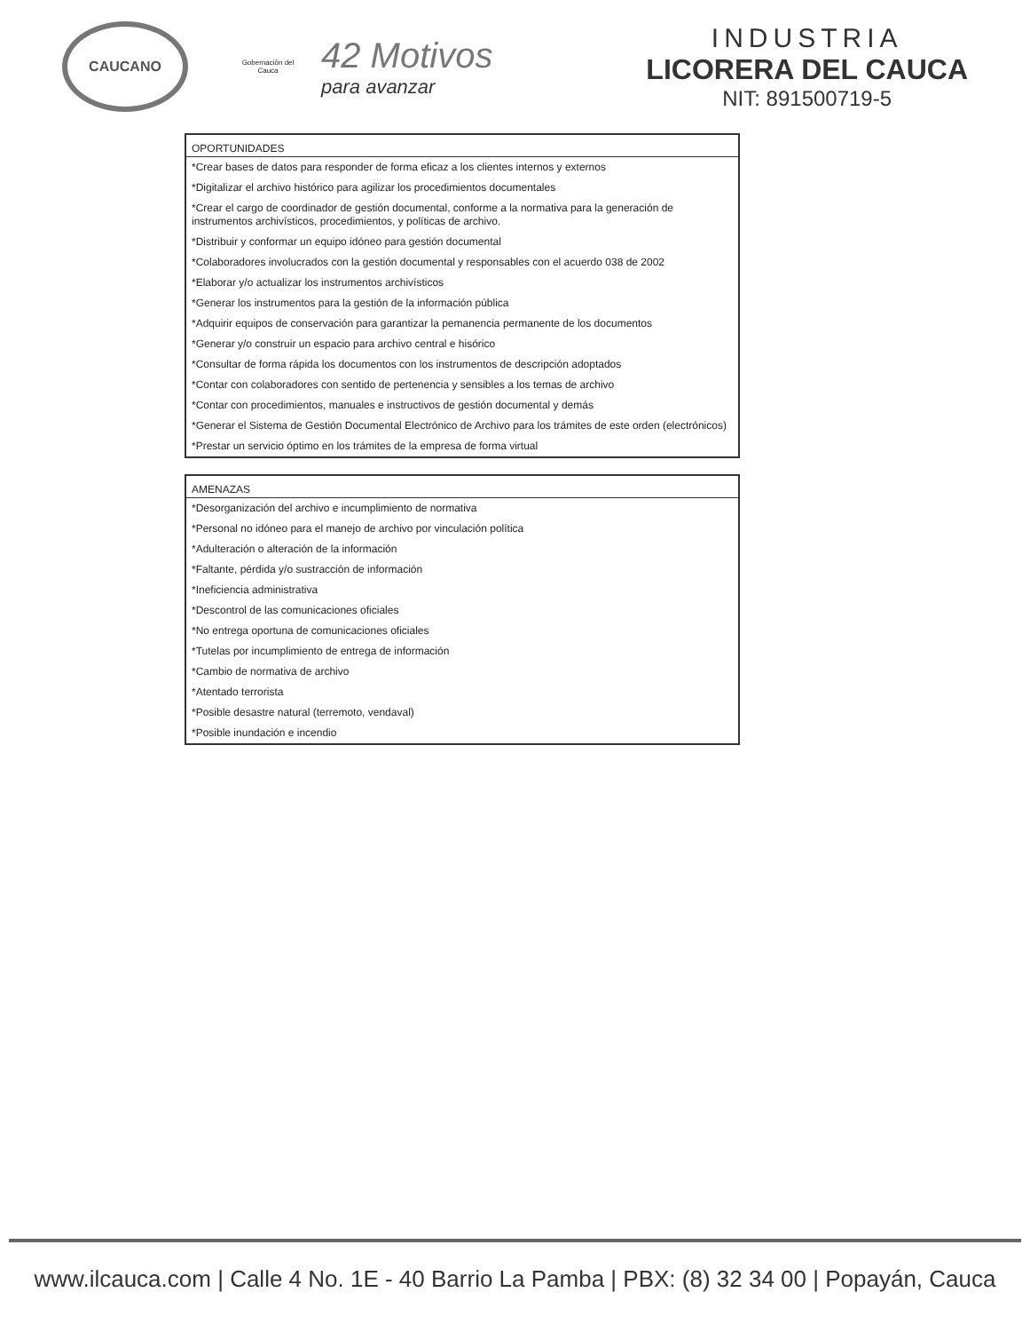CAUCANO
Gobernación del Cauca
42 Motivos
para avanzar
INDUSTRIA
LICORERA DEL CAUCA
NIT: 891500719-5
| OPORTUNIDADES |
| --- |
| *Crear bases de datos para responder de forma eficaz a los clientes internos y externos |
| *Digitalizar el archivo histórico para agilizar los procedimientos documentales |
| *Crear el cargo de coordinador de gestión documental, conforme a la normativa para la generación de instrumentos archivísticos, procedimientos, y políticas de archivo. |
| *Distribuir y conformar un equipo idóneo para gestión documental |
| *Colaboradores involucrados con la gestión documental y responsables con el acuerdo 038 de 2002 |
| *Elaborar y/o actualizar los instrumentos archivísticos |
| *Generar los instrumentos para la gestión de la información pública |
| *Adquirir equipos de conservación para garantizar la pemanencia permanente de los documentos |
| *Generar y/o construir un espacio para archivo central e hisórico |
| *Consultar de forma rápida los documentos con los instrumentos de descripción adoptados |
| *Contar con colaboradores con sentido de pertenencia y sensibles a los temas de archivo |
| *Contar con procedimientos, manuales e instructivos de gestión documental y demás |
| *Generar el Sistema de Gestión Documental Electrónico de Archivo para los trámites de este orden (electrónicos) |
| *Prestar un servicio óptimo en los trámites de la empresa de forma virtual |
| AMENAZAS |
| --- |
| *Desorganización del archivo e incumplimiento de normativa |
| *Personal no idóneo para el manejo de archivo por vinculación política |
| *Adulteración o alteración de la información |
| *Faltante, pérdida y/o sustracción de información |
| *Ineficiencia administrativa |
| *Descontrol de las comunicaciones oficiales |
| *No entrega oportuna de comunicaciones oficiales |
| *Tutelas por incumplimiento de entrega de información |
| *Cambio de normativa de archivo |
| *Atentado terrorista |
| *Posible desastre natural (terremoto, vendaval) |
| *Posible inundación e incendio |
www.ilcauca.com | Calle 4 No. 1E - 40 Barrio La Pamba | PBX: (8) 32 34 00 | Popayán, Cauca